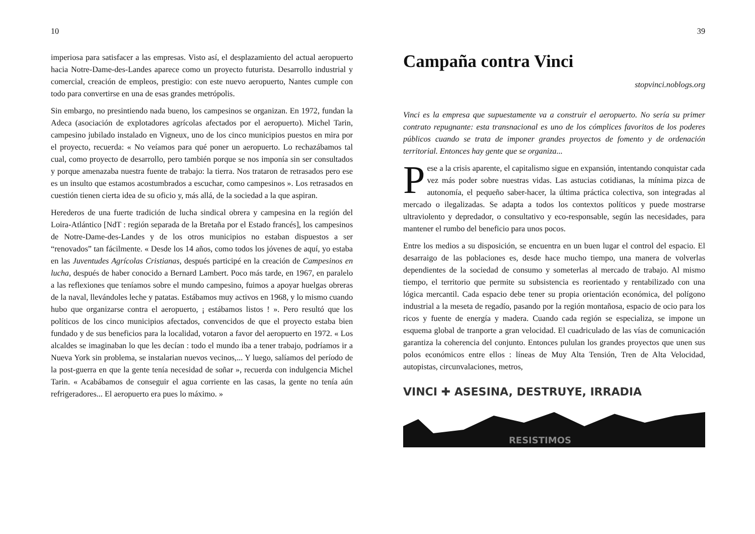10
imperiosa para satisfacer a las empresas. Visto así, el desplazamiento del actual aeropuerto hacia Notre-Dame-des-Landes aparece como un proyecto futurista. Desarrollo industrial y comercial, creación de empleos, prestigio: con este nuevo aeropuerto, Nantes cumple con todo para convertirse en una de esas grandes metrópolis.
Sin embargo, no presintiendo nada bueno, los campesinos se organizan. En 1972, fundan la Adeca (asociación de explotadores agrícolas afectados por el aeropuerto). Michel Tarin, campesino jubilado instalado en Vigneux, uno de los cinco municipios puestos en mira por el proyecto, recuerda: « No veíamos para qué poner un aeropuerto. Lo rechazábamos tal cual, como proyecto de desarrollo, pero también porque se nos imponía sin ser consultados y porque amenazaba nuestra fuente de trabajo: la tierra. Nos trataron de retrasados pero ese es un insulto que estamos acostumbrados a escuchar, como campesinos ». Los retrasados en cuestión tienen cierta idea de su oficio y, más allá, de la sociedad a la que aspiran.
Herederos de una fuerte tradición de lucha sindical obrera y campesina en la región del Loira-Atlántico [NdT : región separada de la Bretaña por el Estado francés], los campesinos de Notre-Dame-des-Landes y de los otros municipios no estaban dispuestos a ser “renovados” tan fácilmente. « Desde los 14 años, como todos los jóvenes de aquí, yo estaba en las Juventudes Agrícolas Cristianas, después participé en la creación de Campesinos en lucha, después de haber conocido a Bernard Lambert. Poco más tarde, en 1967, en paralelo a las reflexiones que teníamos sobre el mundo campesino, fuimos a apoyar huelgas obreras de la naval, llevándoles leche y patatas. Estábamos muy activos en 1968, y lo mismo cuando hubo que organizarse contra el aeropuerto, ¡ estábamos listos ! ». Pero resultó que los políticos de los cinco municipios afectados, convencidos de que el proyecto estaba bien fundado y de sus beneficios para la localidad, votaron a favor del aeropuerto en 1972. « Los alcaldes se imaginaban lo que les decían : todo el mundo iba a tener trabajo, podríamos ir a Nueva York sin problema, se instalarian nuevos vecinos,... Y luego, salíamos del período de la post-guerra en que la gente tenía necesidad de soñar », recuerda con indulgencia Michel Tarin. « Acabábamos de conseguir el agua corriente en las casas, la gente no tenía aún refrigeradores... El aeropuerto era pues lo máximo. »
39
Campaña contra Vinci
stopvinci.noblogs.org
Vinci es la empresa que supuestamente va a construir el aeropuerto. No sería su primer contrato repugnante: esta transnacional es uno de los cómplices favoritos de los poderes públicos cuando se trata de imponer grandes proyectos de fomento y de ordenación territorial. Entonces hay gente que se organiza...
Pese a la crisis aparente, el capitalismo sigue en expansión, intentando conquistar cada vez más poder sobre nuestras vidas. Las astucias cotidianas, la mínima pizca de autonomía, el pequeño saber-hacer, la última práctica colectiva, son integradas al mercado o ilegalizadas. Se adapta a todos los contextos políticos y puede mostrarse ultraviolento y depredador, o consultativo y eco-responsable, según las necesidades, para mantener el rumbo del beneficio para unos pocos.
Entre los medios a su disposición, se encuentra en un buen lugar el control del espacio. El desarraigo de las poblaciones es, desde hace mucho tiempo, una manera de volverlas dependientes de la sociedad de consumo y someterlas al mercado de trabajo. Al mismo tiempo, el territorio que permite su subsistencia es reorientado y rentabilizado con una lógica mercantil. Cada espacio debe tener su propia orientación económica, del polígono industrial a la meseta de regadío, pasando por la región montañosa, espacio de ocio para los ricos y fuente de energía y madera. Cuando cada región se especializa, se impone un esquema global de tranporte a gran velocidad. El cuadriculado de las vías de comunicación garantiza la coherencia del conjunto. Entonces pululan los grandes proyectos que unen sus polos económicos entre ellos : líneas de Muy Alta Tensión, Tren de Alta Velocidad, autopistas, circunvalaciones, metros,
VINCI ✚ ASESINA, DESTRUYE, IRRADIA
RESISTIMOS